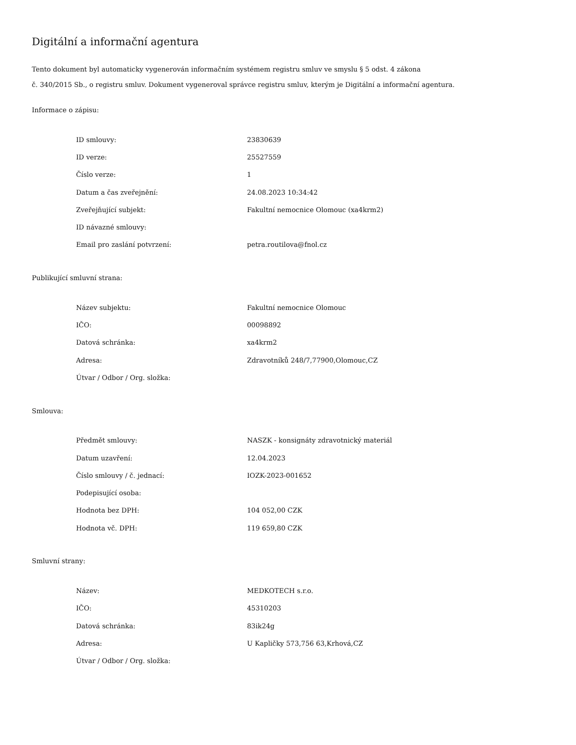Digitální a informační agentura
Tento dokument byl automaticky vygenerován informačním systémem registru smluv ve smyslu § 5 odst. 4 zákona
č. 340/2015 Sb., o registru smluv. Dokument vygeneroval správce registru smluv, kterým je Digitální a informační agentura.
Informace o zápisu:
| ID smlouvy: | 23830639 |
| ID verze: | 25527559 |
| Číslo verze: | 1 |
| Datum a čas zveřejnění: | 24.08.2023 10:34:42 |
| Zveřejňující subjekt: | Fakultní nemocnice Olomouc (xa4krm2) |
| ID návazné smlouvy: | |
| Email pro zaslání potvrzení: | petra.routilova@fnol.cz |
Publikující smluvní strana:
| Název subjektu: | Fakultní nemocnice Olomouc |
| IČO: | 00098892 |
| Datová schránka: | xa4krm2 |
| Adresa: | Zdravotníků 248/7,77900,Olomouc,CZ |
| Útvar / Odbor / Org. složka: | |
Smlouva:
| Předmět smlouvy: | NASZK - konsignáty zdravotnický materiál |
| Datum uzavření: | 12.04.2023 |
| Číslo smlouvy / č. jednací: | IOZK-2023-001652 |
| Podepisující osoba: | |
| Hodnota bez DPH: | 104 052,00 CZK |
| Hodnota vč. DPH: | 119 659,80 CZK |
Smluvní strany:
| Název: | MEDKOTECH s.r.o. |
| IČO: | 45310203 |
| Datová schránka: | 83ik24g |
| Adresa: | U Kapličky 573,756 63,Krhová,CZ |
| Útvar / Odbor / Org. složka: | |